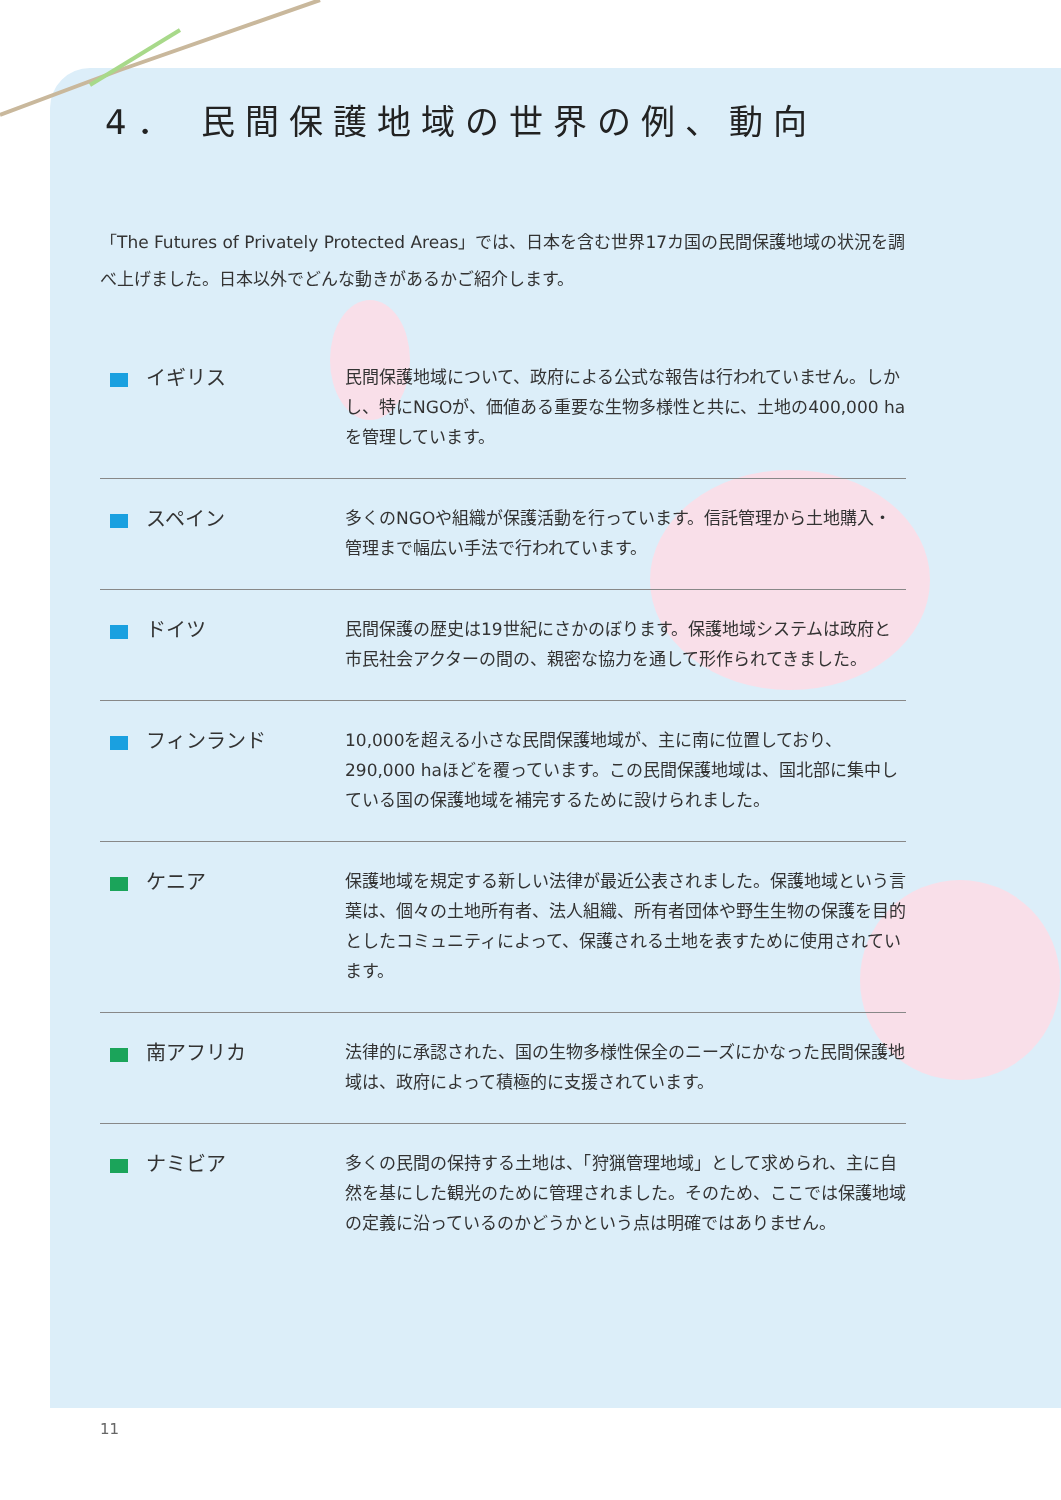4． 民間保護地域の世界の例、動向
「The Futures of Privately Protected Areas」では、日本を含む世界17カ国の民間保護地域の状況を調べ上げました。日本以外でどんな動きがあるかご紹介します。
イギリス
民間保護地域について、政府による公式な報告は行われていません。しかし、特にNGOが、価値ある重要な生物多様性と共に、土地の400,000 haを管理しています。
スペイン
多くのNGOや組織が保護活動を行っています。信託管理から土地購入・管理まで幅広い手法で行われています。
ドイツ
民間保護の歴史は19世紀にさかのぼります。保護地域システムは政府と市民社会アクターの間の、親密な協力を通して形作られてきました。
フィンランド
10,000を超える小さな民間保護地域が、主に南に位置しており、290,000 haほどを覆っています。この民間保護地域は、国北部に集中している国の保護地域を補完するために設けられました。
ケニア
保護地域を規定する新しい法律が最近公表されました。保護地域という言葉は、個々の土地所有者、法人組織、所有者団体や野生生物の保護を目的としたコミュニティによって、保護される土地を表すために使用されています。
南アフリカ
法律的に承認された、国の生物多様性保全のニーズにかなった民間保護地域は、政府によって積極的に支援されています。
ナミビア
多くの民間の保持する土地は、「狩猟管理地域」として求められ、主に自然を基にした観光のために管理されました。そのため、ここでは保護地域の定義に沿っているのかどうかという点は明確ではありません。
11